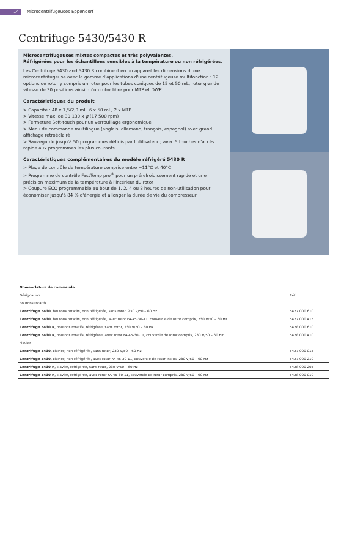14 Microcentrifugeuses Eppendorf
Centrifuge 5430/5430 R
Microcentrifugeuses mixtes compactes et très polyvalentes.
Réfrigérées pour les échantillons sensibles à la température ou non réfrigérées.
Les Centrifuge 5430 and 5430 R combinent en un appareil les dimensions d'une microcentrifugeuse avec la gamme d'applications d'une centrifugeuse multifonction : 12 options de rotor y compris un rotor pour les tubes coniques de 15 et 50 mL, rotor grande vitesse de 30 positions ainsi qu'un rotor libre pour MTP et DWP.
Caractéristiques du produit
> Capacité : 48 x 1,5/2,0 mL, 6 x 50 mL, 2 x MTP
> Vitesse max. de 30 130 x g (17 500 rpm)
> Fermeture Soft-touch pour un verrouillage ergonomique
> Menu de commande multilingue (anglais, allemand, français, espagnol) avec grand affichage rétroéclairé
> Sauvegarde jusqu'à 50 programmes définis par l'utilisateur ; avec 5 touches d'accès rapide aux programmes les plus courants
Caractéristiques complémentaires du modèle réfrigéré 5430 R
> Plage de contrôle de température comprise entre −11°C et 40°C
> Programme de contrôle FastTemp pro<sup>®</sup> pour un prérefroidissement rapide et une précision maximum de la température à l'intérieur du rotor
> Coupure ECO programmable au bout de 1, 2, 4 ou 8 heures de non-utilisation pour économiser jusqu'à 84 % d'énergie et allonger la durée de vie du compresseur
| Nomenclature de commande | |
| --- | --- |
| Désignation | Réf. |
| boutons rotatifs | |
| Centrifuge 5430 , boutons rotatifs, non réfrigérée, sans rotor, 230 V/50 – 60 Hz | 5427 000 610 |
| Centrifuge 5430 , boutons rotatifs, non réfrigérée, avec rotor FA-45-30-11, couvercle de rotor compris, 230 V/50 – 60 Hz | 5427 000 415 |
| Centrifuge 5430 R , boutons rotatifs, réfrigérée, sans rotor, 230 V/50 – 60 Hz | 5428 000 610 |
| Centrifuge 5430 R , boutons rotatifs, réfrigérée, avec rotor FA-45-30-11, couvercle de rotor compris, 230 V/50 – 60 Hz | 5428 000 410 |
| clavier | |
| Centrifuge 5430 , clavier, non réfrigérée, sans rotor, 230 V/50 – 60 Hz | 5427 000 015 |
| Centrifuge 5430 , clavier, non réfrigérée, avec rotor FA-45-30-11, couvercle de rotor inclus, 230 V/50 – 60 Hz | 5427 000 210 |
| Centrifuge 5430 R , clavier, réfrigérée, sans rotor, 230 V/50 – 60 Hz | 5428 000 205 |
| Centrifuge 5430 R , clavier, réfrigérée, avec rotor FA-45-30-11, couvercle de rotor compris, 230 V/50 – 60 Hz | 5428 000 010 |